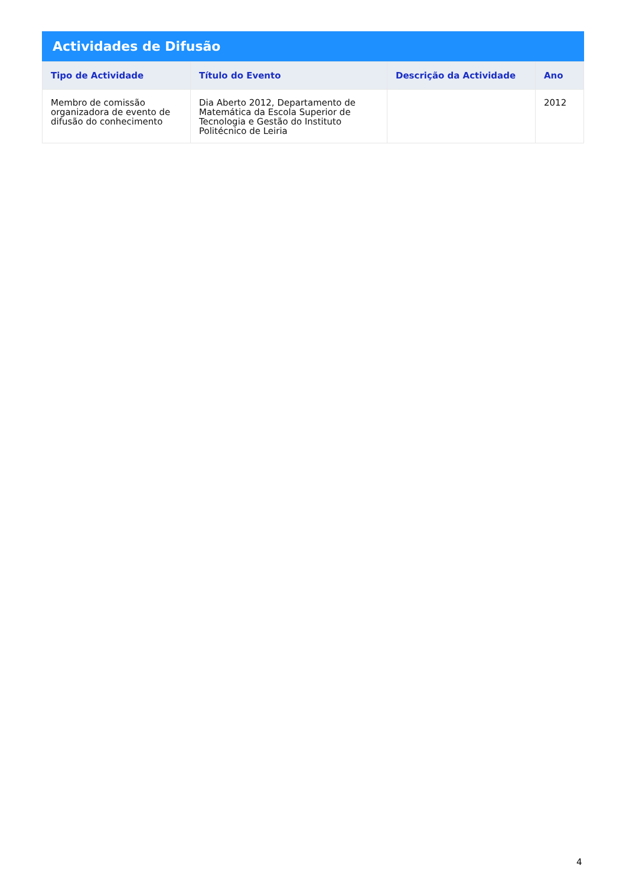Actividades de Difusão
| Tipo de Actividade | Título do Evento | Descrição da Actividade | Ano |
| --- | --- | --- | --- |
| Membro de comissão organizadora de evento de difusão do conhecimento | Dia Aberto 2012, Departamento de Matemática da Escola Superior de Tecnologia e Gestão do Instituto Politécnico de Leiria | | 2012 |
4